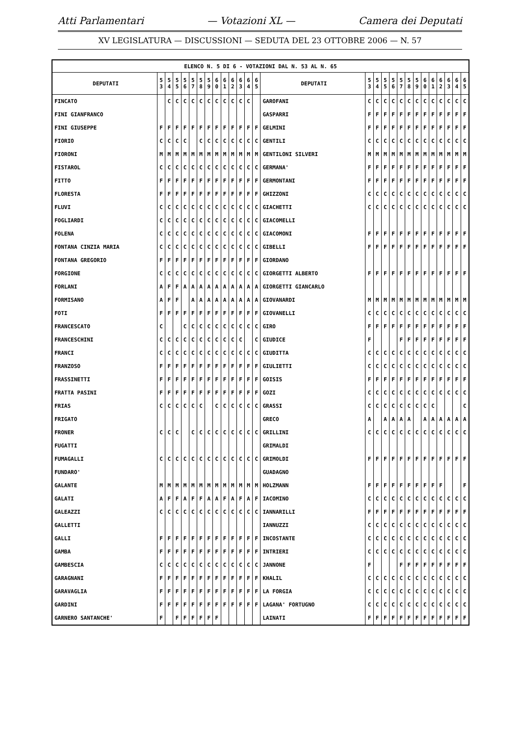Atti Parlamentari — Votazioni XL — Camera dei Deputati
XV LEGISLATURA — DISCUSSIONI — SEDUTA DEL 23 OTTOBRE 2006 — N. 57
| ELENCO N. 5 DI 6 - VOTAZIONI DAL N. 53 AL N. 65 | | | | | | | | | | | | | | | | | | | | | | | | | | | |
| DEPUTATI | 5 3 | 5 4 | 5 5 | 5 6 | 5 7 | 5 8 | 5 9 | 6 0 | 6 1 | 6 2 | 6 3 | 6 4 | 6 5 | DEPUTATI | 5 3 | 5 4 | 5 5 | 5 6 | 5 7 | 5 8 | 5 9 | 6 0 | 6 1 | 6 2 | 6 3 | 6 4 | 6 5 |
| FINCATO | | C | C | C | C | C | C | C | C | C | C | C | | GAROFANI | C | C | C | C | C | C | C | C | C | C | C | C | C |
| FINI GIANFRANCO | | | | | | | | | | | | | | GASPARRI | F | F | F | F | F | F | F | F | F | F | F | F | F |
| FINI GIUSEPPE | F | F | F | F | F | F | F | F | F | F | F | F | F | GELMINI | F | F | F | F | F | F | F | F | F | F | F | F | F |
| FIORIO | C | C | C | C | | C | C | C | C | C | C | C | C | GENTILI | C | C | C | C | C | C | C | C | C | C | C | C | C |
| FIORONI | M | M | M | M | M | M | M | M | M | M | M | M | M | GENTILONI SILVERI | M | M | M | M | M | M | M | M | M | M | M | M | M |
| FISTAROL | C | C | C | C | C | C | C | C | C | C | C | C | C | GERMANA' | F | F | F | F | F | F | F | F | F | F | F | F | F |
| FITTO | F | F | F | F | F | F | F | F | F | F | F | F | F | GERMONTANI | F | F | F | F | F | F | F | F | F | F | F | F | F |
| FLORESTA | F | F | F | F | F | F | F | F | F | F | F | F | F | GHIZZONI | C | C | C | C | C | C | C | C | C | C | C | C | C |
| FLUVI | C | C | C | C | C | C | C | C | C | C | C | C | C | GIACHETTI | C | C | C | C | C | C | C | C | C | C | C | C | C |
| FOGLIARDI | C | C | C | C | C | C | C | C | C | C | C | C | C | GIACOMELLI | | | | | | | | | | | | | |
| FOLENA | C | C | C | C | C | C | C | C | C | C | C | C | C | GIACOMONI | F | F | F | F | F | F | F | F | F | F | F | F | F |
| FONTANA CINZIA MARIA | C | C | C | C | C | C | C | C | C | C | C | C | C | GIBELLI | F | F | F | F | F | F | F | F | F | F | F | F | F |
| FONTANA GREGORIO | F | F | F | F | F | F | F | F | F | F | F | F | F | GIORDANO | | | | | | | | | | | | | |
| FORGIONE | C | C | C | C | C | C | C | C | C | C | C | C | C | GIORGETTI ALBERTO | F | F | F | F | F | F | F | F | F | F | F | F | F |
| FORLANI | A | F | F | A | A | A | A | A | A | A | A | A | A | GIORGETTI GIANCARLO | | | | | | | | | | | | | |
| FORMISANO | A | F | F | | A | A | A | A | A | A | A | A | A | GIOVANARDI | M | M | M | M | M | M | M | M | M | M | M | M | M |
| FOTI | F | F | F | F | F | F | F | F | F | F | F | F | F | GIOVANELLI | C | C | C | C | C | C | C | C | C | C | C | C | C |
| FRANCESCATO | C | | | C | C | C | C | C | C | C | C | C | C | GIRO | F | F | F | F | F | F | F | F | F | F | F | F | F |
| FRANCESCHINI | C | C | C | C | C | C | C | C | C | C | C | | C | GIUDICE | F | | | | F | F | F | F | F | F | F | F | F |
| FRANCI | C | C | C | C | C | C | C | C | C | C | C | C | C | GIUDITTA | C | C | C | C | C | C | C | C | C | C | C | C | C |
| FRANZOSO | F | F | F | F | F | F | F | F | F | F | F | F | F | GIULIETTI | C | C | C | C | C | C | C | C | C | C | C | C | C |
| FRASSINETTI | F | F | F | F | F | F | F | F | F | F | F | F | F | GOISIS | F | F | F | F | F | F | F | F | F | F | F | F | F |
| FRATTA PASINI | F | F | F | F | F | F | F | F | F | F | F | F | F | GOZI | C | C | C | C | C | C | C | C | C | C | C | C | C |
| FRIAS | C | C | C | C | C | C | | C | C | C | C | C | C | GRASSI | C | C | C | C | C | C | C | C | C | | | | C |
| FRIGATO | | | | | | | | | | | | | | GRECO | A | | A | A | A | A | | A | A | A | A | A | A |
| FRONER | C | C | C | | C | C | C | C | C | C | C | C | C | GRILLINI | C | C | C | C | C | C | C | C | C | C | C | C | C |
| FUGATTI | | | | | | | | | | | | | | GRIMALDI | | | | | | | | | | | | | |
| FUMAGALLI | C | C | C | C | C | C | C | C | C | C | C | C | C | GRIMOLDI | F | F | F | F | F | F | F | F | F | F | F | F | F |
| FUNDARO' | | | | | | | | | | | | | | GUADAGNO | | | | | | | | | | | | | |
| GALANTE | M | M | M | M | M | M | M | M | M | M | M | M | M | HOLZMANN | F | F | F | F | F | F | F | F | F | F | | | F |
| GALATI | A | F | F | A | F | F | A | A | F | A | F | A | F | IACOMINO | C | C | C | C | C | C | C | C | C | C | C | C | C |
| GALEAZZI | C | C | C | C | C | C | C | C | C | C | C | C | C | IANNARILLI | F | F | F | F | F | F | F | F | F | F | F | F | F |
| GALLETTI | | | | | | | | | | | | | | IANNUZZI | C | C | C | C | C | C | C | C | C | C | C | C | C |
| GALLI | F | F | F | F | F | F | F | F | F | F | F | F | F | INCOSTANTE | C | C | C | C | C | C | C | C | C | C | C | C | C |
| GAMBA | F | F | F | F | F | F | F | F | F | F | F | F | F | INTRIERI | C | C | C | C | C | C | C | C | C | C | C | C | C |
| GAMBESCIA | C | C | C | C | C | C | C | C | C | C | C | C | C | JANNONE | F | | | | F | F | F | F | F | F | F | F | F |
| GARAGNANI | F | F | F | F | F | F | F | F | F | F | F | F | F | KHALIL | C | C | C | C | C | C | C | C | C | C | C | C | C |
| GARAVAGLIA | F | F | F | F | F | F | F | F | F | F | F | F | F | LA FORGIA | C | C | C | C | C | C | C | C | C | C | C | C | C |
| GARDINI | F | F | F | F | F | F | F | F | F | F | F | F | F | LAGANA' FORTUGNO | C | C | C | C | C | C | C | C | C | C | C | C | C |
| GARNERO SANTANCHE' | F | | F | F | F | F | F | F | | | | | | LAINATI | F | F | F | F | F | F | F | F | F | F | F | F | F |